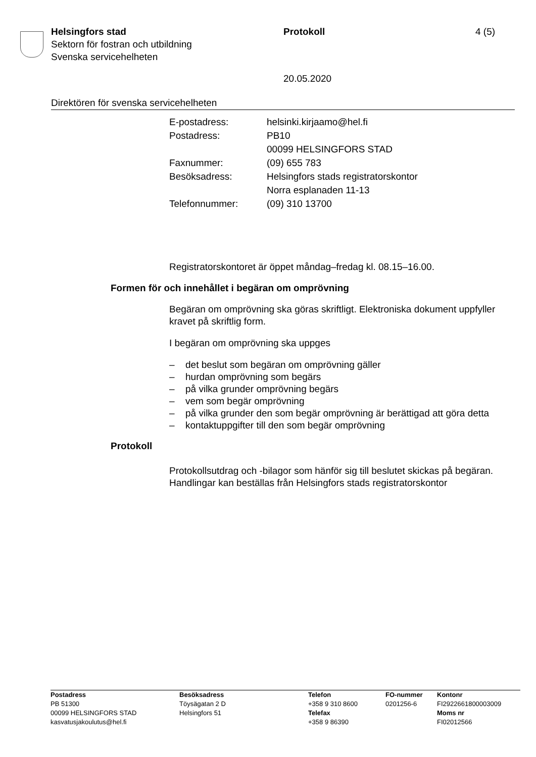Helsingfors stad
Sektorn för fostran och utbildning
Svenska servicehelheten
Protokoll 4 (5)
20.05.2020
Direktören för svenska servicehelheten
| E-postadress: | helsinki.kirjaamo@hel.fi |
| Postadress: | PB10 00099 HELSINGFORS STAD |
| Faxnummer: | (09) 655 783 |
| Besöksadress: | Helsingfors stads registratorskontor Norra esplanaden 11-13 |
| Telefonnummer: | (09) 310 13700 |
Registratorskontoret är öppet måndag–fredag kl. 08.15–16.00.
Formen för och innehållet i begäran om omprövning
Begäran om omprövning ska göras skriftligt. Elektroniska dokument uppfyller kravet på skriftlig form.
I begäran om omprövning ska uppges
– det beslut som begäran om omprövning gäller
– hurdan omprövning som begärs
– på vilka grunder omprövning begärs
– vem som begär omprövning
– på vilka grunder den som begär omprövning är berättigad att göra detta
– kontaktuppgifter till den som begär omprövning
Protokoll
Protokollsutdrag och -bilagor som hänför sig till beslutet skickas på begäran. Handlingar kan beställas från Helsingfors stads registratorskontor
| Postadress PB 51300 00099 HELSINGFORS STAD kasvatusjakoulutus@hel.fi | Besöksadress Töysägatan 2 D Helsingfors 51 | Telefon +358 9 310 8600 Telefax +358 9 86390 | FO-nummer 0201256-6 | Kontonr FI2922661800003009 Moms nr FI02012566 |